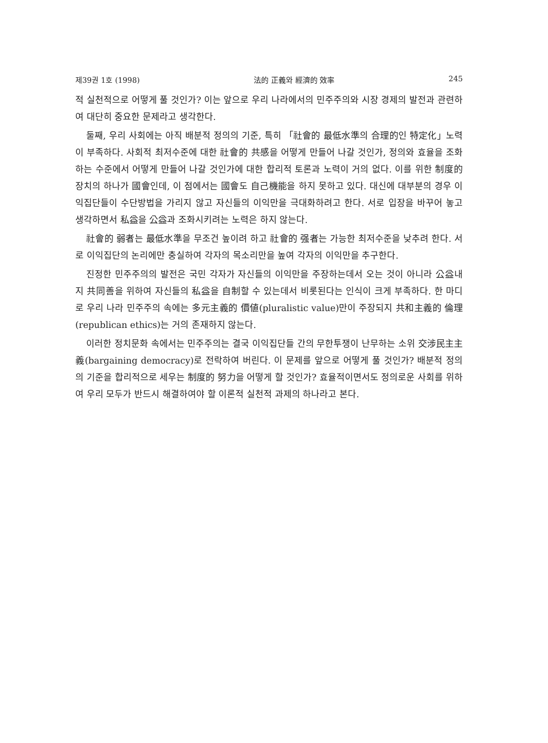제39권 1호 (1998) 法的 正義와 經濟的 效率 245
적 실천적으로 어떻게 풀 것인가? 이는 앞으로 우리 나라에서의 민주주의와 시장 경제의 발전과 관련하여 대단히 중요한 문제라고 생각한다.
둘째, 우리 사회에는 아직 배분적 정의의 기준, 특히 「社會的 最低水準의 合理的인 特定化」노력이 부족하다. 사회적 최저수준에 대한 社會的 共感을 어떻게 만들어 나갈 것인가, 정의와 효율을 조화하는 수준에서 어떻게 만들어 나갈 것인가에 대한 합리적 토론과 노력이 거의 없다. 이를 위한 制度的 장치의 하나가 國會인데, 이 점에서는 國會도 自己機能을 하지 못하고 있다. 대신에 대부분의 경우 이익집단들이 수단방법을 가리지 않고 자신들의 이익만을 극대화하려고 한다. 서로 입장을 바꾸어 놓고 생각하면서 私益을 公益과 조화시키려는 노력은 하지 않는다.
社會的 弱者는 最低水準을 무조건 높이려 하고 社會的 强者는 가능한 최저수준을 낮추려 한다. 서로 이익집단의 논리에만 충실하여 각자의 목소리만을 높여 각자의 이익만을 추구한다.
진정한 민주주의의 발전은 국민 각자가 자신들의 이익만을 주장하는데서 오는 것이 아니라 公益내지 共同善을 위하여 자신들의 私益을 自制할 수 있는데서 비롯된다는 인식이 크게 부족하다. 한 마디로 우리 나라 민주주의 속에는 多元主義的 價値(pluralistic value)만이 주장되지 共和主義的 倫理(republican ethics)는 거의 존재하지 않는다.
이러한 정치문화 속에서는 민주주의는 결국 이익집단들 간의 무한투쟁이 난무하는 소위 交涉民主主義(bargaining democracy)로 전락하여 버린다. 이 문제를 앞으로 어떻게 풀 것인가? 배분적 정의의 기준을 합리적으로 세우는 制度的 努力을 어떻게 할 것인가? 효율적이면서도 정의로운 사회를 위하여 우리 모두가 반드시 해결하여야 할 이론적 실천적 과제의 하나라고 본다.